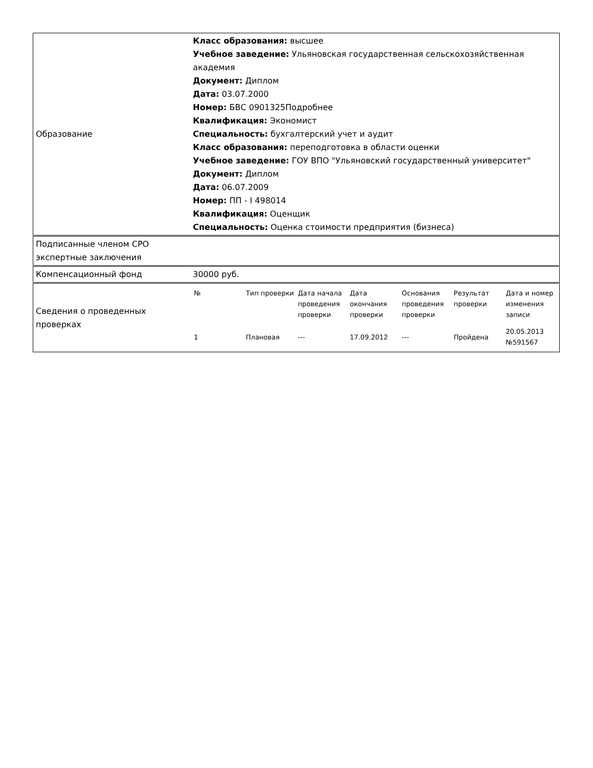| Образование | Класс образования: высшее Учебное заведение: Ульяновская государственная сельскохозяйственная академия Документ: Диплом Дата: 03.07.2000 Номер: БВС 0901325Подробнее Квалификация: Экономист Специальность: бухгалтерский учет и аудит Класс образования: переподготовка в области оценки Учебное заведение: ГОУ ВПО "Ульяновский государственный университет" Документ: Диплом Дата: 06.07.2009 Номер: ПП - I 498014 Квалификация: Оценщик Специальность: Оценка стоимости предприятия (бизнеса) |
| Подписанные членом СРО экспертные заключения | |
| Компенсационный фонд | 30000 руб. |
| Сведения о проведенных проверках | / № / Тип проверки / Дата начала проведения проверки / Дата окончания проверки / Основания проведения проверки / Результат проверки / Дата и номер изменения записи / / 1 / Плановая / --- / 17.09.2012 / --- / Пройдена / 20.05.2013 №591567 / |